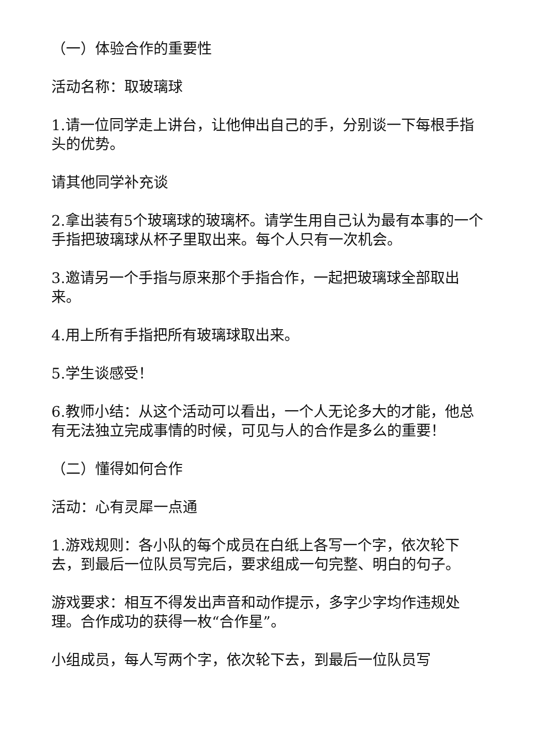（一）体验合作的重要性
活动名称：取玻璃球
1.请一位同学走上讲台，让他伸出自己的手，分别谈一下每根手指头的优势。
请其他同学补充谈
2.拿出装有5个玻璃球的玻璃杯。请学生用自己认为最有本事的一个手指把玻璃球从杯子里取出来。每个人只有一次机会。
3.邀请另一个手指与原来那个手指合作，一起把玻璃球全部取出来。
4.用上所有手指把所有玻璃球取出来。
5.学生谈感受！
6.教师小结：从这个活动可以看出，一个人无论多大的才能，他总有无法独立完成事情的时候，可见与人的合作是多么的重要！
（二）懂得如何合作
活动：心有灵犀一点通
1.游戏规则：各小队的每个成员在白纸上各写一个字，依次轮下去，到最后一位队员写完后，要求组成一句完整、明白的句子。
游戏要求：相互不得发出声音和动作提示，多字少字均作违规处理。合作成功的获得一枚“合作星”。
小组成员，每人写两个字，依次轮下去，到最后一位队员写